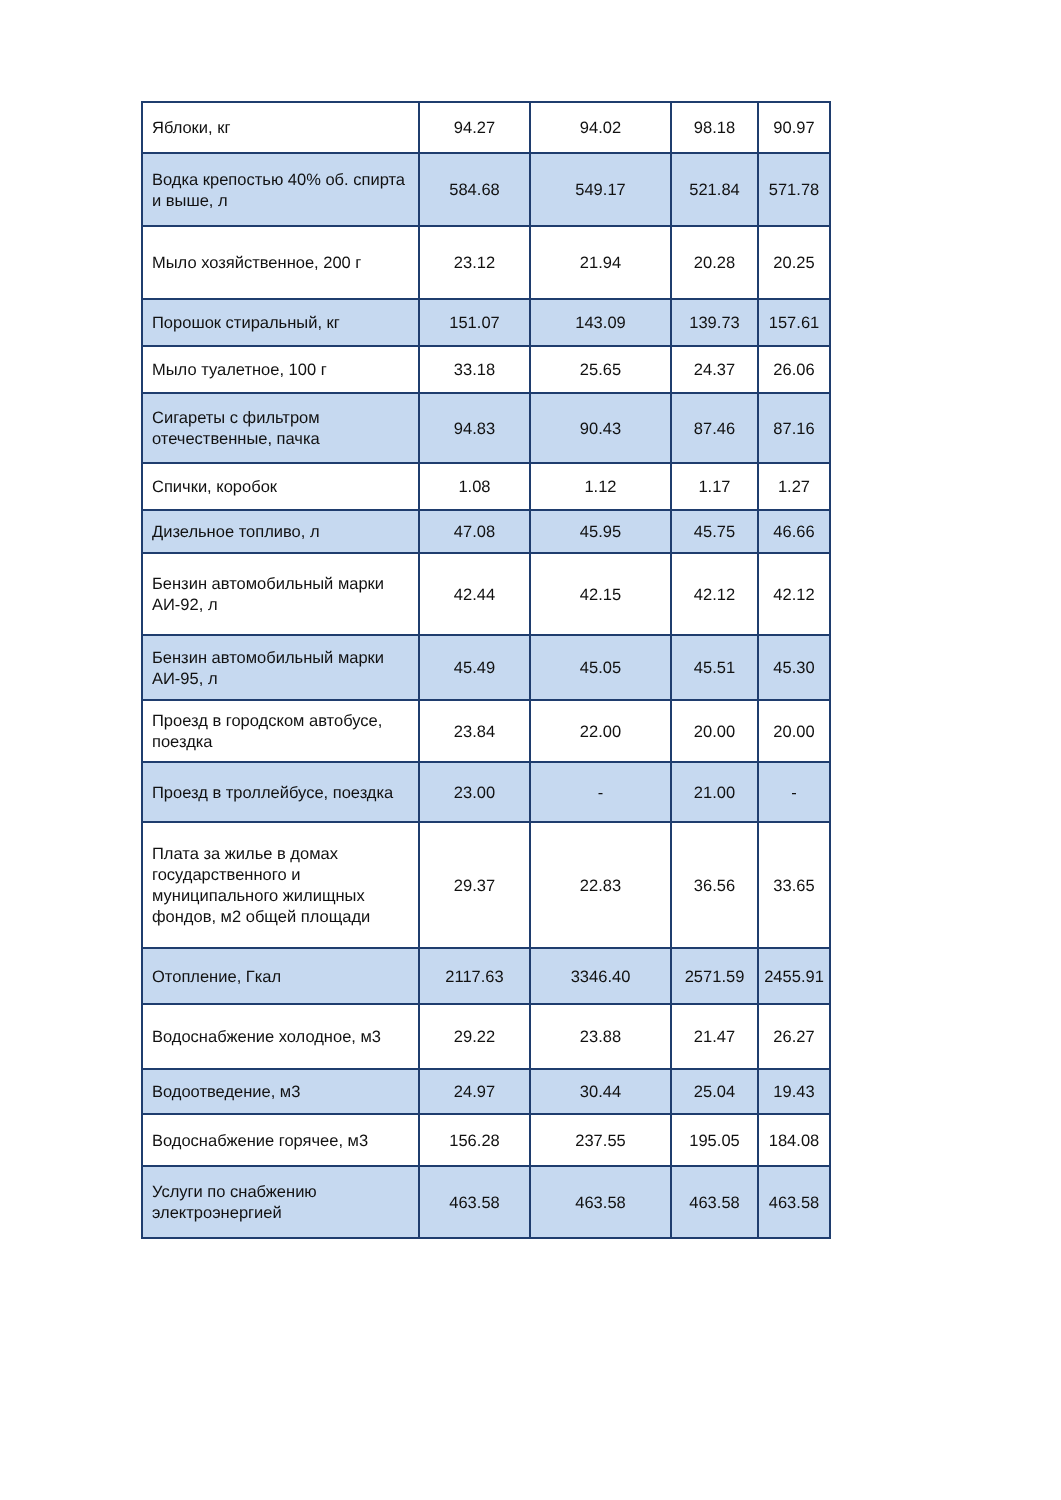| Яблоки, кг | 94.27 | 94.02 | 98.18 | 90.97 |
| Водка крепостью 40% об. спирта и выше, л | 584.68 | 549.17 | 521.84 | 571.78 |
| Мыло хозяйственное, 200 г | 23.12 | 21.94 | 20.28 | 20.25 |
| Порошок стиральный, кг | 151.07 | 143.09 | 139.73 | 157.61 |
| Мыло туалетное, 100 г | 33.18 | 25.65 | 24.37 | 26.06 |
| Сигареты с фильтром отечественные, пачка | 94.83 | 90.43 | 87.46 | 87.16 |
| Спички, коробок | 1.08 | 1.12 | 1.17 | 1.27 |
| Дизельное топливо, л | 47.08 | 45.95 | 45.75 | 46.66 |
| Бензин автомобильный марки АИ-92, л | 42.44 | 42.15 | 42.12 | 42.12 |
| Бензин автомобильный марки АИ-95, л | 45.49 | 45.05 | 45.51 | 45.30 |
| Проезд в городском автобусе, поездка | 23.84 | 22.00 | 20.00 | 20.00 |
| Проезд в троллейбусе, поездка | 23.00 | - | 21.00 | - |
| Плата за жилье в домах государственного и муниципального жилищных фондов, м2 общей площади | 29.37 | 22.83 | 36.56 | 33.65 |
| Отопление, Гкал | 2117.63 | 3346.40 | 2571.59 | 2455.91 |
| Водоснабжение холодное, м3 | 29.22 | 23.88 | 21.47 | 26.27 |
| Водоотведение, м3 | 24.97 | 30.44 | 25.04 | 19.43 |
| Водоснабжение горячее, м3 | 156.28 | 237.55 | 195.05 | 184.08 |
| Услуги по снабжению электроэнергией | 463.58 | 463.58 | 463.58 | 463.58 |